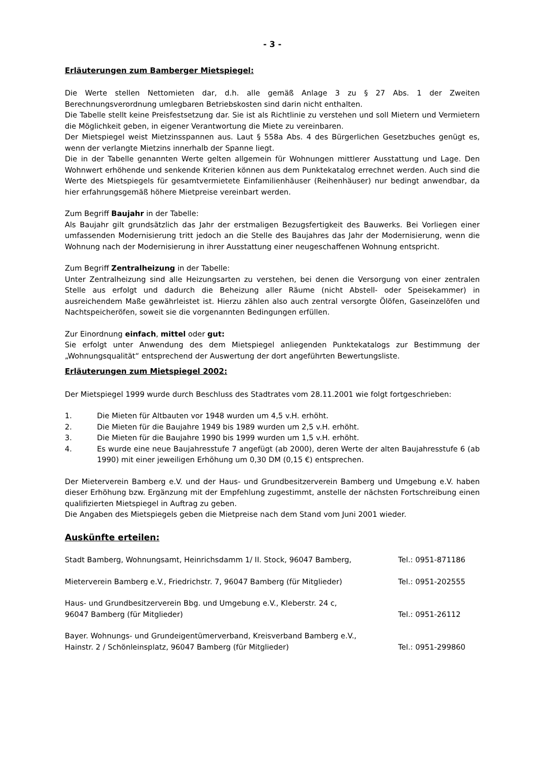- 3 -
Erläuterungen zum Bamberger Mietspiegel:
Die Werte stellen Nettomieten dar, d.h. alle gemäß Anlage 3 zu § 27 Abs. 1 der Zweiten Berechnungsverordnung umlegbaren Betriebskosten sind darin nicht enthalten.
Die Tabelle stellt keine Preisfestsetzung dar. Sie ist als Richtlinie zu verstehen und soll Mietern und Vermietern die Möglichkeit geben, in eigener Verantwortung die Miete zu vereinbaren.
Der Mietspiegel weist Mietzinsspannen aus. Laut § 558a Abs. 4 des Bürgerlichen Gesetzbuches genügt es, wenn der verlangte Mietzins innerhalb der Spanne liegt.
Die in der Tabelle genannten Werte gelten allgemein für Wohnungen mittlerer Ausstattung und Lage. Den Wohnwert erhöhende und senkende Kriterien können aus dem Punktekatalog errechnet werden. Auch sind die Werte des Mietspiegels für gesamtvermietete Einfamilienhäuser (Reihenhäuser) nur bedingt anwendbar, da hier erfahrungsgemäß höhere Mietpreise vereinbart werden.
Zum Begriff Baujahr in der Tabelle:
Als Baujahr gilt grundsätzlich das Jahr der erstmaligen Bezugsfertigkeit des Bauwerks. Bei Vorliegen einer umfassenden Modernisierung tritt jedoch an die Stelle des Baujahres das Jahr der Modernisierung, wenn die Wohnung nach der Modernisierung in ihrer Ausstattung einer neugeschaffenen Wohnung entspricht.
Zum Begriff Zentralheizung in der Tabelle:
Unter Zentralheizung sind alle Heizungsarten zu verstehen, bei denen die Versorgung von einer zentralen Stelle aus erfolgt und dadurch die Beheizung aller Räume (nicht Abstell- oder Speisekammer) in ausreichendem Maße gewährleistet ist. Hierzu zählen also auch zentral versorgte Ölöfen, Gaseinzelöfen und Nachtspeicheröfen, soweit sie die vorgenannten Bedingungen erfüllen.
Zur Einordnung einfach, mittel oder gut:
Sie erfolgt unter Anwendung des dem Mietspiegel anliegenden Punktekatalogs zur Bestimmung der „Wohnungsqualität“ entsprechend der Auswertung der dort angeführten Bewertungsliste.
Erläuterungen zum Mietspiegel 2002:
Der Mietspiegel 1999 wurde durch Beschluss des Stadtrates vom 28.11.2001 wie folgt fortgeschrieben:
1. Die Mieten für Altbauten vor 1948 wurden um 4,5 v.H. erhöht.
2. Die Mieten für die Baujahre 1949 bis 1989 wurden um 2,5 v.H. erhöht.
3. Die Mieten für die Baujahre 1990 bis 1999 wurden um 1,5 v.H. erhöht.
4. Es wurde eine neue Baujahresstufe 7 angefügt (ab 2000), deren Werte der alten Baujahresstufe 6 (ab 1990) mit einer jeweiligen Erhöhung um 0,30 DM (0,15 €) entsprechen.
Der Mieterverein Bamberg e.V. und der Haus- und Grundbesitzerverein Bamberg und Umgebung e.V. haben dieser Erhöhung bzw. Ergänzung mit der Empfehlung zugestimmt, anstelle der nächsten Fortschreibung einen qualifizierten Mietspiegel in Auftrag zu geben.
Die Angaben des Mietspiegels geben die Mietpreise nach dem Stand vom Juni 2001 wieder.
Auskünfte erteilen:
Stadt Bamberg, Wohnungsamt, Heinrichsdamm 1/ II. Stock, 96047 Bamberg, Tel.: 0951-871186
Mieterverein Bamberg e.V., Friedrichstr. 7, 96047 Bamberg (für Mitglieder) Tel.: 0951-202555
Haus- und Grundbesitzerverein Bbg. und Umgebung e.V., Kleberstr. 24 c,
96047 Bamberg (für Mitglieder) Tel.: 0951-26112
Bayer. Wohnungs- und Grundeigentümerverband, Kreisverband Bamberg e.V.,
Hainstr. 2 / Schönleinsplatz, 96047 Bamberg (für Mitglieder) Tel.: 0951-299860